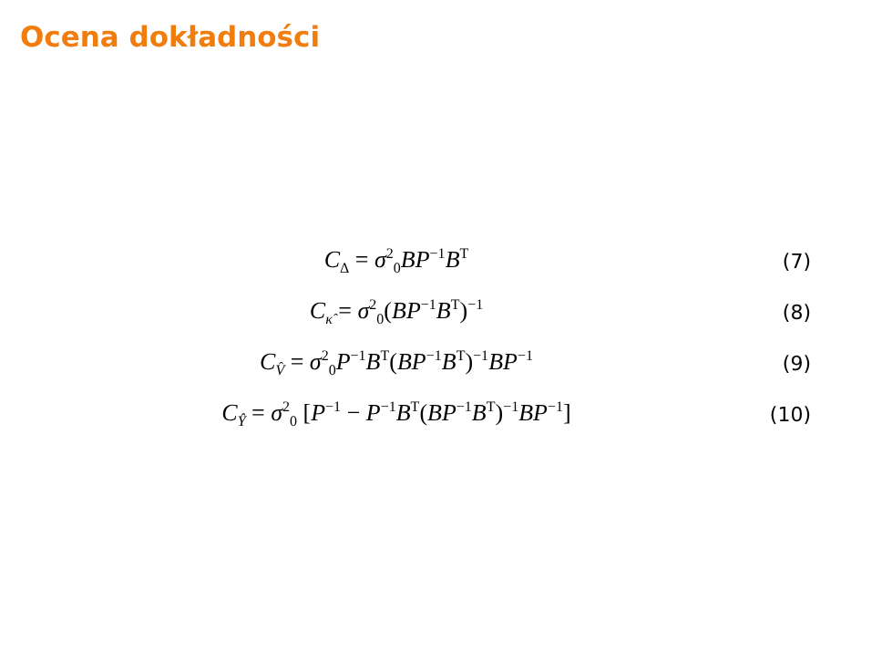Ocena dokładności
C<sub>Δ</sub> = σ<sup>2</sup><sub>0</sub>BP<sup>−1</sup>B<sup>T</sup>
(7)
C<sub>κ̂</sub> = σ<sup>2</sup><sub>0</sub>(BP<sup>−1</sup>B<sup>T</sup>)<sup>−1</sup>
(8)
C<sub>V̂</sub> = σ<sup>2</sup><sub>0</sub>P<sup>−1</sup>B<sup>T</sup>(BP<sup>−1</sup>B<sup>T</sup>)<sup>−1</sup>BP<sup>−1</sup>
(9)
C<sub>Ŷ</sub> = σ<sup>2</sup><sub>0</sub> [P<sup>−1</sup> − P<sup>−1</sup>B<sup>T</sup>(BP<sup>−1</sup>B<sup>T</sup>)<sup>−1</sup>BP<sup>−1</sup>]
(10)